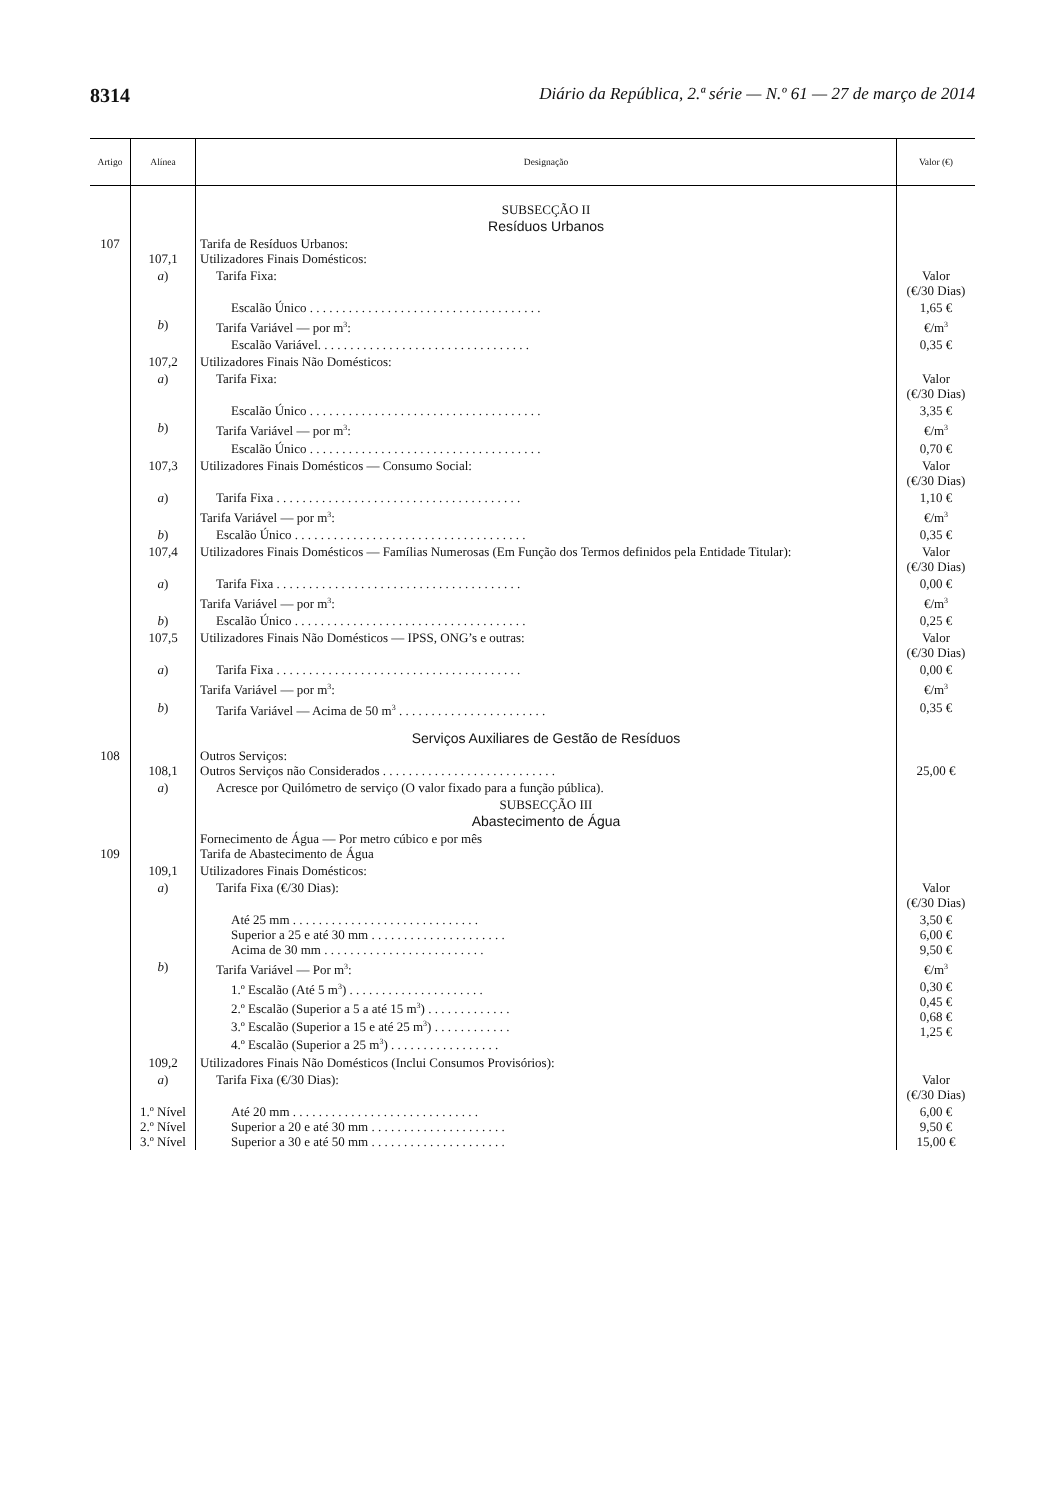8314 Diário da República, 2.ª série — N.º 61 — 27 de março de 2014
| Artigo | Alínea | Designação | Valor (€) |
| --- | --- | --- | --- |
| | | SUBSECÇÃO II | |
| | | Resíduos Urbanos | |
| 107 | 107,1 | Tarifa de Resíduos Urbanos: Utilizadores Finais Domésticos: | |
| | a ) | Tarifa Fixa: | Valor (€/30 Dias) |
| | | Escalão Único . . . . . . . . . . . . . . . . . . . . . . . . . . . . . . . . . . . . | 1,65 € |
| | b ) | Tarifa Variável — por m<sup>3</sup>: | €/m<sup>3</sup> |
| | | Escalão Variável. . . . . . . . . . . . . . . . . . . . . . . . . . . . . . . . . | 0,35 € |
| | 107,2 | Utilizadores Finais Não Domésticos: | |
| | a ) | Tarifa Fixa: | Valor (€/30 Dias) |
| | | Escalão Único . . . . . . . . . . . . . . . . . . . . . . . . . . . . . . . . . . . . | 3,35 € |
| | b ) | Tarifa Variável — por m<sup>3</sup>: | €/m<sup>3</sup> |
| | | Escalão Único . . . . . . . . . . . . . . . . . . . . . . . . . . . . . . . . . . . . | 0,70 € |
| | 107,3 | Utilizadores Finais Domésticos — Consumo Social: | Valor (€/30 Dias) |
| | a ) | Tarifa Fixa . . . . . . . . . . . . . . . . . . . . . . . . . . . . . . . . . . . . . . | 1,10 € |
| | | Tarifa Variável — por m<sup>3</sup>: | €/m<sup>3</sup> |
| | b ) | Escalão Único . . . . . . . . . . . . . . . . . . . . . . . . . . . . . . . . . . . . | 0,35 € |
| | 107,4 | Utilizadores Finais Domésticos — Famílias Numerosas (Em Função dos Termos definidos pela Entidade Titular): | Valor (€/30 Dias) |
| | a ) | Tarifa Fixa . . . . . . . . . . . . . . . . . . . . . . . . . . . . . . . . . . . . . . | 0,00 € |
| | | Tarifa Variável — por m<sup>3</sup>: | €/m<sup>3</sup> |
| | b ) | Escalão Único . . . . . . . . . . . . . . . . . . . . . . . . . . . . . . . . . . . . | 0,25 € |
| | 107,5 | Utilizadores Finais Não Domésticos — IPSS, ONG’s e outras: | Valor (€/30 Dias) |
| | a ) | Tarifa Fixa . . . . . . . . . . . . . . . . . . . . . . . . . . . . . . . . . . . . . . | 0,00 € |
| | | Tarifa Variável — por m<sup>3</sup>: | €/m<sup>3</sup> |
| | b ) | Tarifa Variável — Acima de 50 m<sup>3</sup> . . . . . . . . . . . . . . . . . . . . . . . | 0,35 € |
| | | Serviços Auxiliares de Gestão de Resíduos | |
| 108 | 108,1 | Outros Serviços: Outros Serviços não Considerados . . . . . . . . . . . . . . . . . . . . . . . . . . . | 25,00 € |
| | a ) | Acresce por Quilómetro de serviço (O valor fixado para a função pública). | |
| | | SUBSECÇÃO III | |
| | | Abastecimento de Água | |
| 109 | | Fornecimento de Água — Por metro cúbico e por mês Tarifa de Abastecimento de Água | |
| | 109,1 | Utilizadores Finais Domésticos: | |
| | a ) | Tarifa Fixa (€/30 Dias): | Valor (€/30 Dias) |
| | | Até 25 mm . . . . . . . . . . . . . . . . . . . . . . . . . . . . . Superior a 25 e até 30 mm . . . . . . . . . . . . . . . . . . . . . Acima de 30 mm . . . . . . . . . . . . . . . . . . . . . . . . . | 3,50 € 6,00 € 9,50 € |
| | b ) | Tarifa Variável — Por m<sup>3</sup>: | €/m<sup>3</sup> |
| | | 1.º Escalão (Até 5 m<sup>3</sup>) . . . . . . . . . . . . . . . . . . . . . 2.º Escalão (Superior a 5 a até 15 m<sup>3</sup>) . . . . . . . . . . . . . 3.º Escalão (Superior a 15 e até 25 m<sup>3</sup>) . . . . . . . . . . . . 4.º Escalão (Superior a 25 m<sup>3</sup>) . . . . . . . . . . . . . . . . . | 0,30 € 0,45 € 0,68 € 1,25 € |
| | 109,2 | Utilizadores Finais Não Domésticos (Inclui Consumos Provisórios): | |
| | a ) | Tarifa Fixa (€/30 Dias): | Valor (€/30 Dias) |
| | 1.º Nível 2.º Nível 3.º Nível | Até 20 mm . . . . . . . . . . . . . . . . . . . . . . . . . . . . . Superior a 20 e até 30 mm . . . . . . . . . . . . . . . . . . . . . Superior a 30 e até 50 mm . . . . . . . . . . . . . . . . . . . . . | 6,00 € 9,50 € 15,00 € |